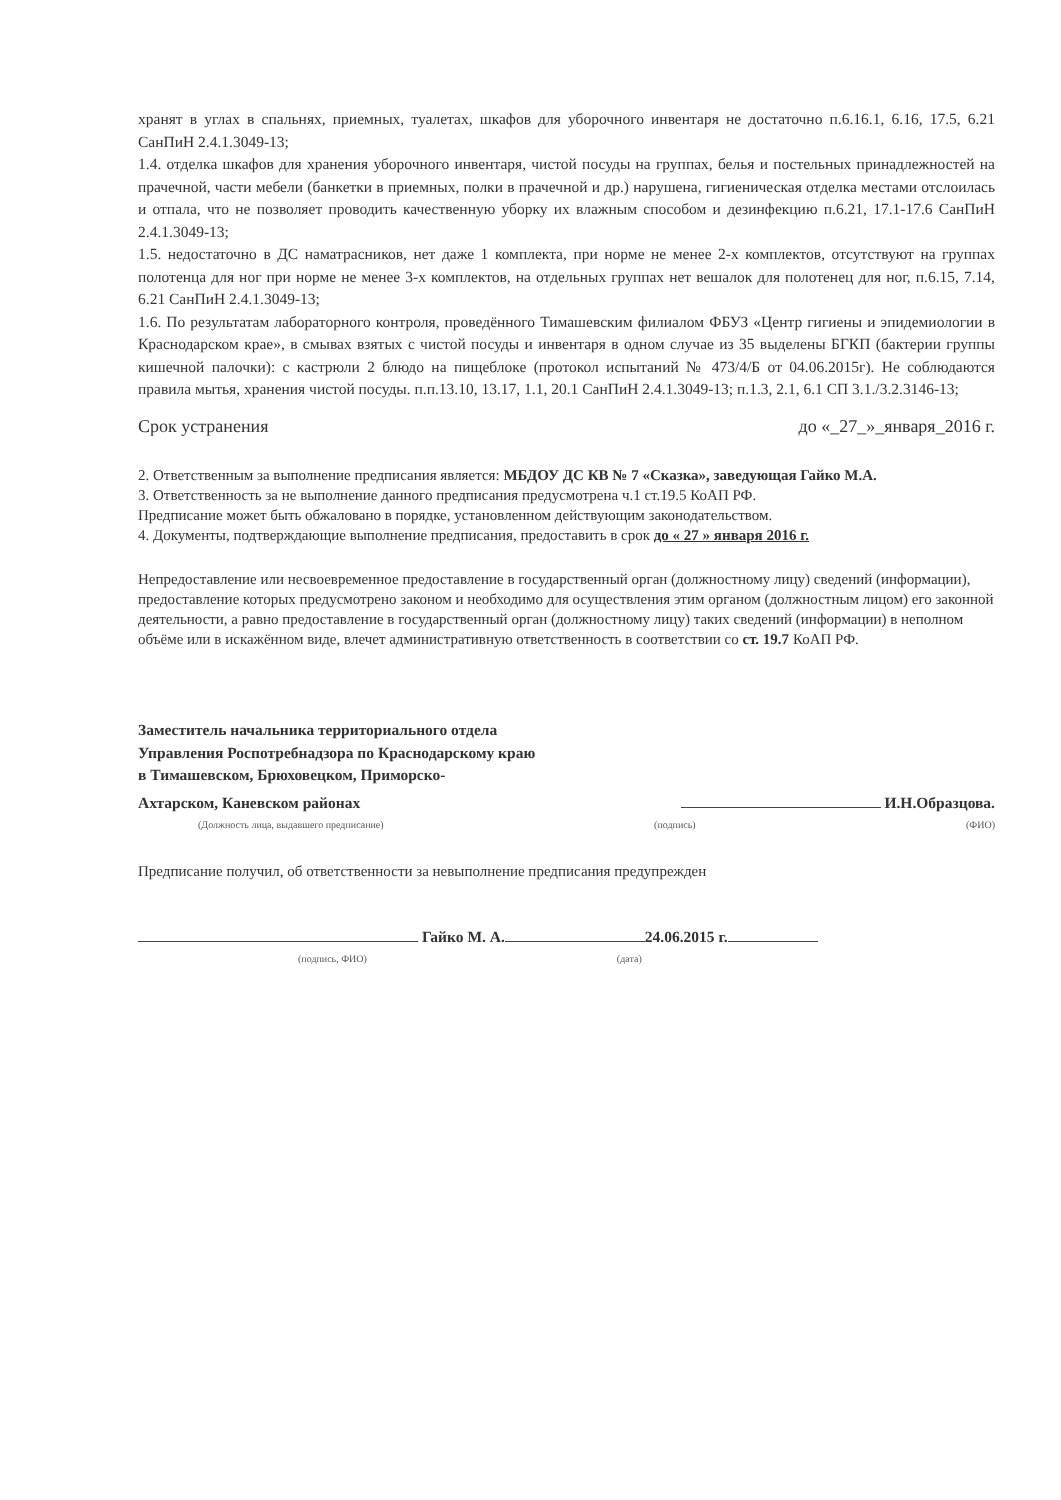хранят в углах в спальнях, приемных, туалетах, шкафов для уборочного инвентаря не достаточно п.6.16.1, 6.16, 17.5, 6.21 СанПиН 2.4.1.3049-13;
1.4. отделка шкафов для хранения уборочного инвентаря, чистой посуды на группах, белья и постельных принадлежностей на прачечной, части мебели (банкетки в приемных, полки в прачечной и др.) нарушена, гигиеническая отделка местами отслоилась и отпала, что не позволяет проводить качественную уборку их влажным способом и дезинфекцию п.6.21, 17.1-17.6 СанПиН 2.4.1.3049-13;
1.5. недостаточно в ДС наматрасников, нет даже 1 комплекта, при норме не менее 2-х комплектов, отсутствуют на группах полотенца для ног при норме не менее 3-х комплектов, на отдельных группах нет вешалок для полотенец для ног, п.6.15, 7.14, 6.21 СанПиН 2.4.1.3049-13;
1.6. По результатам лабораторного контроля, проведённого Тимашевским филиалом ФБУЗ «Центр гигиены и эпидемиологии в Краснодарском крае», в смывах взятых с чистой посуды и инвентаря в одном случае из 35 выделены БГКП (бактерии группы кишечной палочки): с кастрюли 2 блюдо на пищеблоке (протокол испытаний № 473/4/Б от 04.06.2015г). Не соблюдаются правила мытья, хранения чистой посуды. п.п.13.10, 13.17, 1.1, 20.1 СанПиН 2.4.1.3049-13; п.1.3, 2.1, 6.1 СП 3.1./3.2.3146-13;
Срок устранения до «_27_»_января_2016 г.
2. Ответственным за выполнение предписания является: МБДОУ ДС КВ № 7 «Сказка», заведующая Гайко М.А.
3. Ответственность за не выполнение данного предписания предусмотрена ч.1 ст.19.5 КоАП РФ.
Предписание может быть обжаловано в порядке, установленном действующим законодательством.
4. Документы, подтверждающие выполнение предписания, предоставить в срок до « 27 » января 2016 г.
Непредоставление или несвоевременное предоставление в государственный орган (должностному лицу) сведений (информации), предоставление которых предусмотрено законом и необходимо для осуществления этим органом (должностным лицом) его законной деятельности, а равно предоставление в государственный орган (должностному лицу) таких сведений (информации) в неполном объёме или в искажённом виде, влечет административную ответственность в соответствии со ст. 19.7 КоАП РФ.
Заместитель начальника территориального отдела
Управления Роспотребнадзора по Краснодарскому краю
в Тимашевском, Брюховецком, Приморско-
Ахтарском, Каневском районах И.Н.Образцова.
(Должность лица, выдавшего предписание) (подпись) (ФИО)
Предписание получил, об ответственности за невыполнение предписания предупрежден
Гайко М. А. 24.06.2015 г.
(подпись, ФИО) (дата)